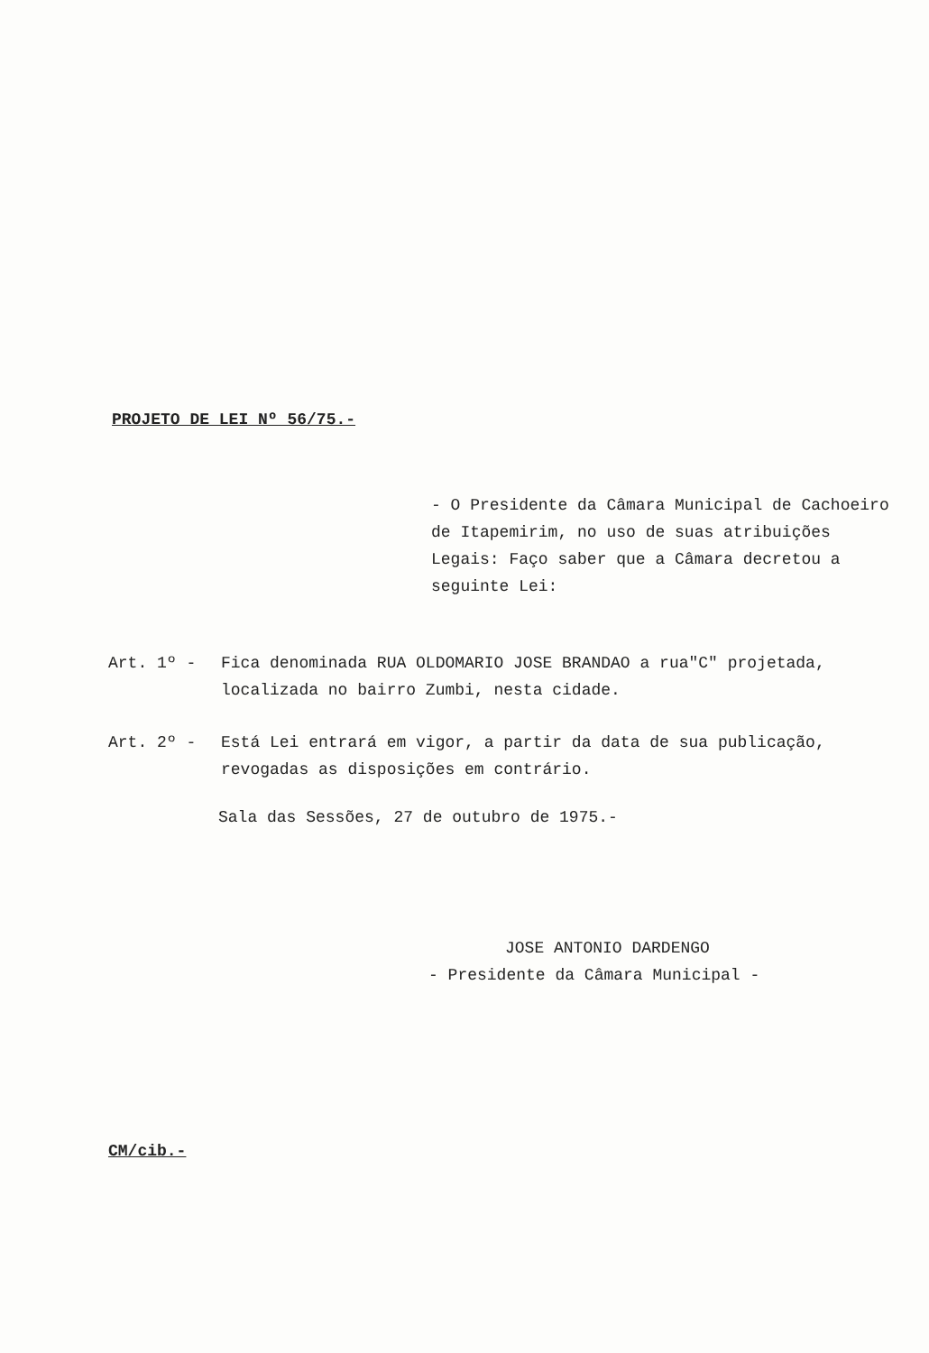PROJETO DE LEI Nº 56/75.-
- O Presidente da Câmara Municipal de Cachoeiro de Itapemirim, no uso de suas atribuições Legais: Faço saber que a Câmara decretou a seguinte Lei:
Art. 1º - Fica denominada RUA OLDOMARIO JOSE BRANDAO a rua"C" projetada, localizada no bairro Zumbi, nesta cidade.
Art. 2º - Está Lei entrará em vigor, a partir da data de sua publicação, revogadas as disposições em contrário.
Sala das Sessões, 27 de outubro de 1975.-
JOSE ANTONIO DARDENGO
- Presidente da Câmara Municipal -
CM/cib.-